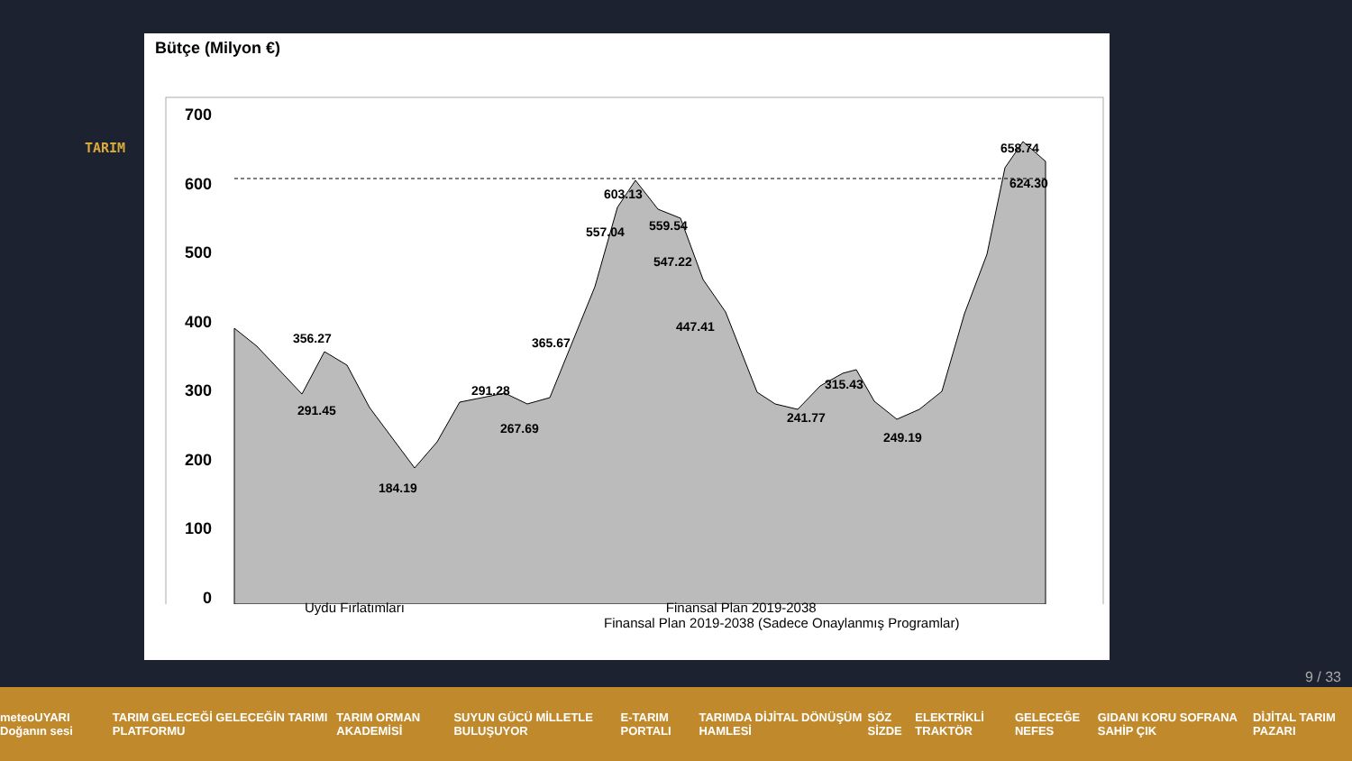TARIM
Bütçe (Milyon €)
700
600
500
400
300
200
100
0
291.45
356.27
184.19
291.28
267.69
365.67
557.04
603.13
559.54
547.22
447.41
241.77
315.43
249.19
658.74
624.30
Uydu Fırlatımları Finansal Plan 2019-2038
Finansal Plan 2019-2038 (Sadece Onaylanmış Programlar)
9 / 33
meteoUYARI Doğanın sesi TARIM GELECEĞİ GELECEĞİN TARIMI PLATFORMU TARIM ORMAN AKADEMİSİ SUYUN GÜCÜ MİLLETLE BULUŞUYOR E-TARIM PORTALI TARIMDA DİJİTAL DÖNÜŞÜM HAMLESİ SÖZ SİZDE ELEKTRİKLİ TRAKTÖR GELECEĞE NEFES GIDANI KORU SOFRANA SAHİP ÇIK DİJİTAL TARIM PAZARI